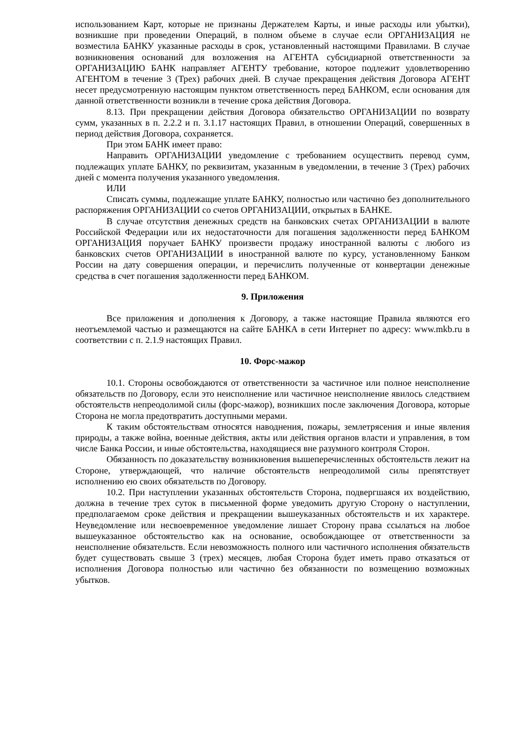использованием Карт, которые не признаны Держателем Карты, и иные расходы или убытки), возникшие при проведении Операций, в полном объеме в случае если ОРГАНИЗАЦИЯ не возместила БАНКУ указанные расходы в срок, установленный настоящими Правилами. В случае возникновения оснований для возложения на АГЕНТА субсидиарной ответственности за ОРГАНИЗАЦИЮ БАНК направляет АГЕНТУ требование, которое подлежит удовлетворению АГЕНТОМ в течение 3 (Трех) рабочих дней. В случае прекращения действия Договора АГЕНТ несет предусмотренную настоящим пунктом ответственность перед БАНКОМ, если основания для данной ответственности возникли в течение срока действия Договора.
8.13. При прекращении действия Договора обязательство ОРГАНИЗАЦИИ по возврату сумм, указанных в п. 2.2.2 и п. 3.1.17 настоящих Правил, в отношении Операций, совершенных в период действия Договора, сохраняется.
При этом БАНК имеет право:
Направить ОРГАНИЗАЦИИ уведомление с требованием осуществить перевод сумм, подлежащих уплате БАНКУ, по реквизитам, указанным в уведомлении, в течение 3 (Трех) рабочих дней с момента получения указанного уведомления.
ИЛИ
Списать суммы, подлежащие уплате БАНКУ, полностью или частично без дополнительного распоряжения ОРГАНИЗАЦИИ со счетов ОРГАНИЗАЦИИ, открытых в БАНКЕ.
В случае отсутствия денежных средств на банковских счетах ОРГАНИЗАЦИИ в валюте Российской Федерации или их недостаточности для погашения задолженности перед БАНКОМ ОРГАНИЗАЦИЯ поручает БАНКУ произвести продажу иностранной валюты с любого из банковских счетов ОРГАНИЗАЦИИ в иностранной валюте по курсу, установленному Банком России на дату совершения операции, и перечислить полученные от конвертации денежные средства в счет погашения задолженности перед БАНКОМ.
9. Приложения
Все приложения и дополнения к Договору, а также настоящие Правила являются его неотъемлемой частью и размещаются на сайте БАНКА в сети Интернет по адресу: www.mkb.ru в соответствии с п. 2.1.9 настоящих Правил.
10. Форс-мажор
10.1. Стороны освобождаются от ответственности за частичное или полное неисполнение обязательств по Договору, если это неисполнение или частичное неисполнение явилось следствием обстоятельств непреодолимой силы (форс-мажор), возникших после заключения Договора, которые Сторона не могла предотвратить доступными мерами.
К таким обстоятельствам относятся наводнения, пожары, землетрясения и иные явления природы, а также война, военные действия, акты или действия органов власти и управления, в том числе Банка России, и иные обстоятельства, находящиеся вне разумного контроля Сторон.
Обязанность по доказательству возникновения вышеперечисленных обстоятельств лежит на Стороне, утверждающей, что наличие обстоятельств непреодолимой силы препятствует исполнению ею своих обязательств по Договору.
10.2. При наступлении указанных обстоятельств Сторона, подвергшаяся их воздействию, должна в течение трех суток в письменной форме уведомить другую Сторону о наступлении, предполагаемом сроке действия и прекращении вышеуказанных обстоятельств и их характере. Неуведомление или несвоевременное уведомление лишает Сторону права ссылаться на любое вышеуказанное обстоятельство как на основание, освобождающее от ответственности за неисполнение обязательств. Если невозможность полного или частичного исполнения обязательств будет существовать свыше 3 (трех) месяцев, любая Сторона будет иметь право отказаться от исполнения Договора полностью или частично без обязанности по возмещению возможных убытков.